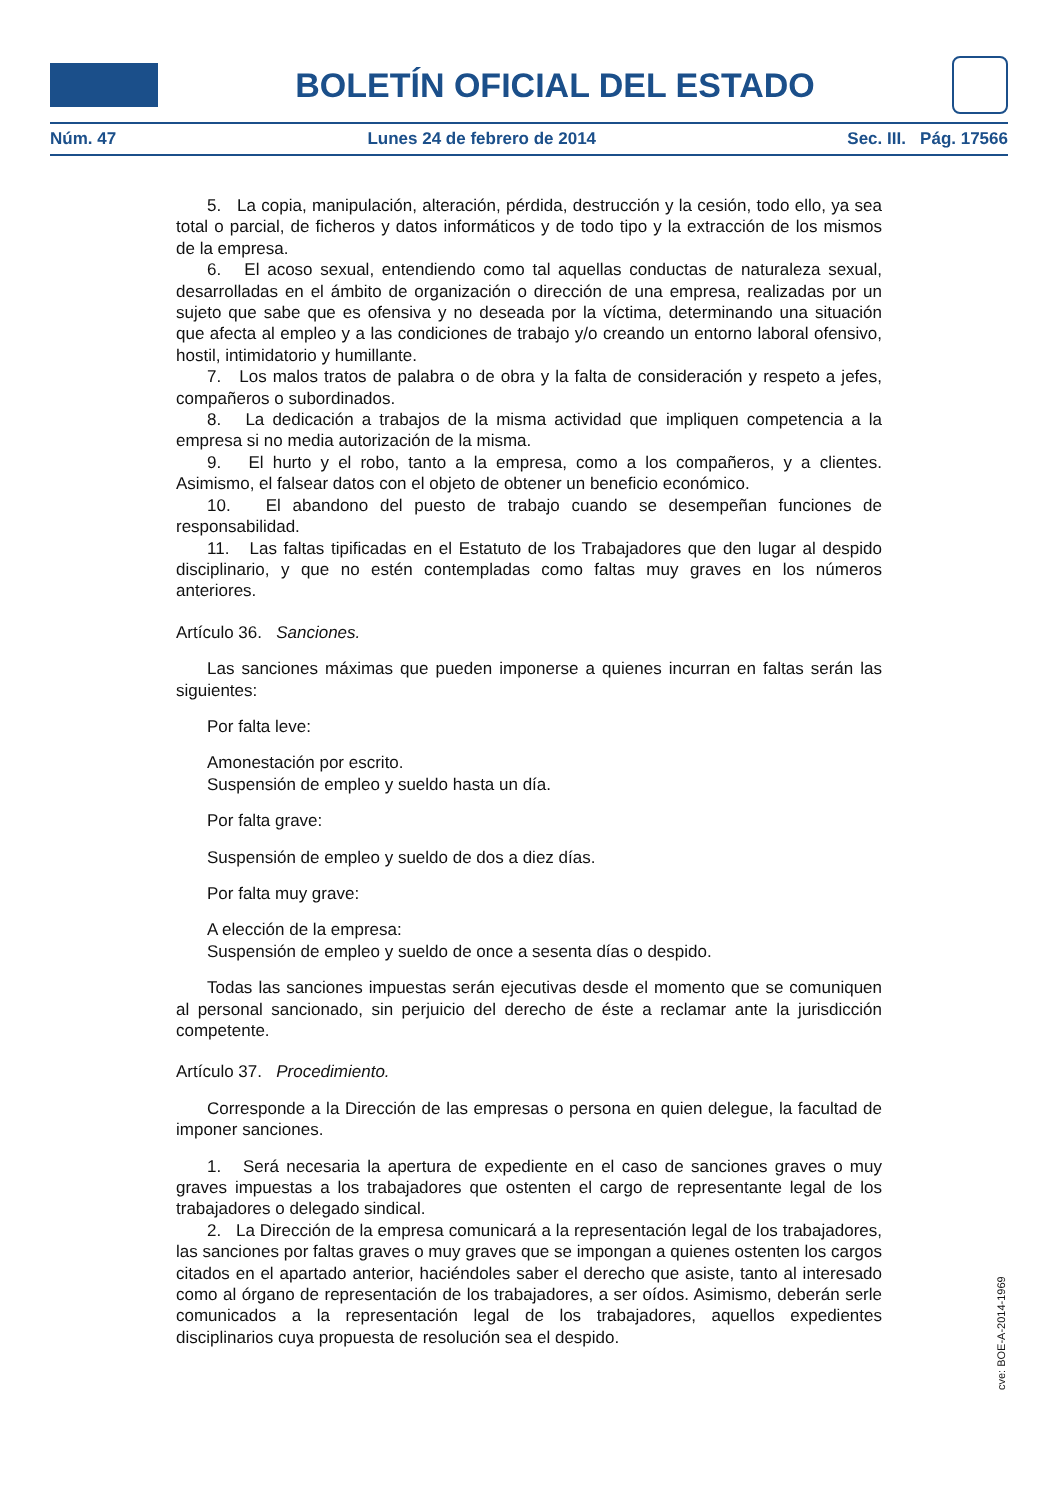BOLETÍN OFICIAL DEL ESTADO
Núm. 47 Lunes 24 de febrero de 2014 Sec. III. Pág. 17566
5. La copia, manipulación, alteración, pérdida, destrucción y la cesión, todo ello, ya sea total o parcial, de ficheros y datos informáticos y de todo tipo y la extracción de los mismos de la empresa.
6. El acoso sexual, entendiendo como tal aquellas conductas de naturaleza sexual, desarrolladas en el ámbito de organización o dirección de una empresa, realizadas por un sujeto que sabe que es ofensiva y no deseada por la víctima, determinando una situación que afecta al empleo y a las condiciones de trabajo y/o creando un entorno laboral ofensivo, hostil, intimidatorio y humillante.
7. Los malos tratos de palabra o de obra y la falta de consideración y respeto a jefes, compañeros o subordinados.
8. La dedicación a trabajos de la misma actividad que impliquen competencia a la empresa si no media autorización de la misma.
9. El hurto y el robo, tanto a la empresa, como a los compañeros, y a clientes. Asimismo, el falsear datos con el objeto de obtener un beneficio económico.
10. El abandono del puesto de trabajo cuando se desempeñan funciones de responsabilidad.
11. Las faltas tipificadas en el Estatuto de los Trabajadores que den lugar al despido disciplinario, y que no estén contempladas como faltas muy graves en los números anteriores.
Artículo 36. Sanciones.
Las sanciones máximas que pueden imponerse a quienes incurran en faltas serán las siguientes:
Por falta leve:
Amonestación por escrito.
Suspensión de empleo y sueldo hasta un día.
Por falta grave:
Suspensión de empleo y sueldo de dos a diez días.
Por falta muy grave:
A elección de la empresa:
Suspensión de empleo y sueldo de once a sesenta días o despido.
Todas las sanciones impuestas serán ejecutivas desde el momento que se comuniquen al personal sancionado, sin perjuicio del derecho de éste a reclamar ante la jurisdicción competente.
Artículo 37. Procedimiento.
Corresponde a la Dirección de las empresas o persona en quien delegue, la facultad de imponer sanciones.
1. Será necesaria la apertura de expediente en el caso de sanciones graves o muy graves impuestas a los trabajadores que ostenten el cargo de representante legal de los trabajadores o delegado sindical.
2. La Dirección de la empresa comunicará a la representación legal de los trabajadores, las sanciones por faltas graves o muy graves que se impongan a quienes ostenten los cargos citados en el apartado anterior, haciéndoles saber el derecho que asiste, tanto al interesado como al órgano de representación de los trabajadores, a ser oídos. Asimismo, deberán serle comunicados a la representación legal de los trabajadores, aquellos expedientes disciplinarios cuya propuesta de resolución sea el despido.
cve: BOE-A-2014-1969